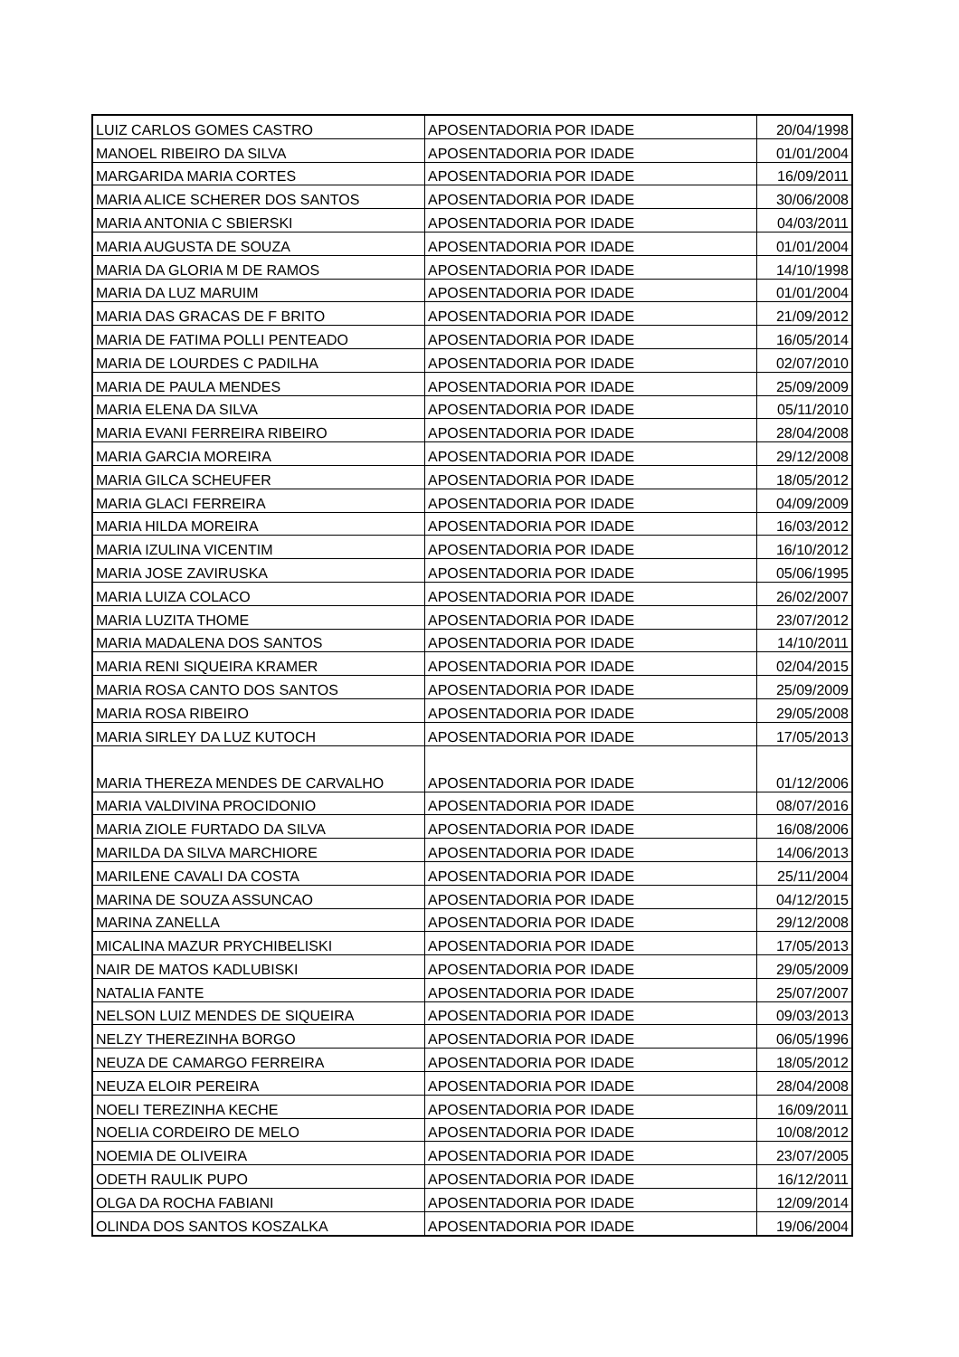| LUIZ CARLOS GOMES CASTRO | APOSENTADORIA POR IDADE | 20/04/1998 |
| MANOEL RIBEIRO DA SILVA | APOSENTADORIA POR IDADE | 01/01/2004 |
| MARGARIDA MARIA CORTES | APOSENTADORIA POR IDADE | 16/09/2011 |
| MARIA ALICE SCHERER DOS SANTOS | APOSENTADORIA POR IDADE | 30/06/2008 |
| MARIA ANTONIA C SBIERSKI | APOSENTADORIA POR IDADE | 04/03/2011 |
| MARIA AUGUSTA DE SOUZA | APOSENTADORIA POR IDADE | 01/01/2004 |
| MARIA DA GLORIA M DE RAMOS | APOSENTADORIA POR IDADE | 14/10/1998 |
| MARIA DA LUZ MARUIM | APOSENTADORIA POR IDADE | 01/01/2004 |
| MARIA DAS GRACAS DE F BRITO | APOSENTADORIA POR IDADE | 21/09/2012 |
| MARIA DE FATIMA POLLI PENTEADO | APOSENTADORIA POR IDADE | 16/05/2014 |
| MARIA DE LOURDES C PADILHA | APOSENTADORIA POR IDADE | 02/07/2010 |
| MARIA DE PAULA MENDES | APOSENTADORIA POR IDADE | 25/09/2009 |
| MARIA ELENA DA SILVA | APOSENTADORIA POR IDADE | 05/11/2010 |
| MARIA EVANI FERREIRA RIBEIRO | APOSENTADORIA POR IDADE | 28/04/2008 |
| MARIA GARCIA MOREIRA | APOSENTADORIA POR IDADE | 29/12/2008 |
| MARIA GILCA SCHEUFER | APOSENTADORIA POR IDADE | 18/05/2012 |
| MARIA GLACI FERREIRA | APOSENTADORIA POR IDADE | 04/09/2009 |
| MARIA HILDA MOREIRA | APOSENTADORIA POR IDADE | 16/03/2012 |
| MARIA IZULINA VICENTIM | APOSENTADORIA POR IDADE | 16/10/2012 |
| MARIA JOSE ZAVIRUSKA | APOSENTADORIA POR IDADE | 05/06/1995 |
| MARIA LUIZA COLACO | APOSENTADORIA POR IDADE | 26/02/2007 |
| MARIA LUZITA THOME | APOSENTADORIA POR IDADE | 23/07/2012 |
| MARIA MADALENA DOS SANTOS | APOSENTADORIA POR IDADE | 14/10/2011 |
| MARIA RENI SIQUEIRA KRAMER | APOSENTADORIA POR IDADE | 02/04/2015 |
| MARIA ROSA CANTO DOS SANTOS | APOSENTADORIA POR IDADE | 25/09/2009 |
| MARIA ROSA RIBEIRO | APOSENTADORIA POR IDADE | 29/05/2008 |
| MARIA SIRLEY DA LUZ KUTOCH | APOSENTADORIA POR IDADE | 17/05/2013 |
| MARIA THEREZA MENDES DE CARVALHO | APOSENTADORIA POR IDADE | 01/12/2006 |
| MARIA VALDIVINA PROCIDONIO | APOSENTADORIA POR IDADE | 08/07/2016 |
| MARIA ZIOLE FURTADO DA SILVA | APOSENTADORIA POR IDADE | 16/08/2006 |
| MARILDA DA SILVA MARCHIORE | APOSENTADORIA POR IDADE | 14/06/2013 |
| MARILENE CAVALI DA COSTA | APOSENTADORIA POR IDADE | 25/11/2004 |
| MARINA DE SOUZA ASSUNCAO | APOSENTADORIA POR IDADE | 04/12/2015 |
| MARINA ZANELLA | APOSENTADORIA POR IDADE | 29/12/2008 |
| MICALINA MAZUR PRYCHIBELISKI | APOSENTADORIA POR IDADE | 17/05/2013 |
| NAIR DE MATOS KADLUBISKI | APOSENTADORIA POR IDADE | 29/05/2009 |
| NATALIA FANTE | APOSENTADORIA POR IDADE | 25/07/2007 |
| NELSON LUIZ MENDES DE SIQUEIRA | APOSENTADORIA POR IDADE | 09/03/2013 |
| NELZY THEREZINHA BORGO | APOSENTADORIA POR IDADE | 06/05/1996 |
| NEUZA DE CAMARGO FERREIRA | APOSENTADORIA POR IDADE | 18/05/2012 |
| NEUZA ELOIR PEREIRA | APOSENTADORIA POR IDADE | 28/04/2008 |
| NOELI TEREZINHA KECHE | APOSENTADORIA POR IDADE | 16/09/2011 |
| NOELIA CORDEIRO DE MELO | APOSENTADORIA POR IDADE | 10/08/2012 |
| NOEMIA DE OLIVEIRA | APOSENTADORIA POR IDADE | 23/07/2005 |
| ODETH RAULIK PUPO | APOSENTADORIA POR IDADE | 16/12/2011 |
| OLGA DA ROCHA FABIANI | APOSENTADORIA POR IDADE | 12/09/2014 |
| OLINDA DOS SANTOS KOSZALKA | APOSENTADORIA POR IDADE | 19/06/2004 |